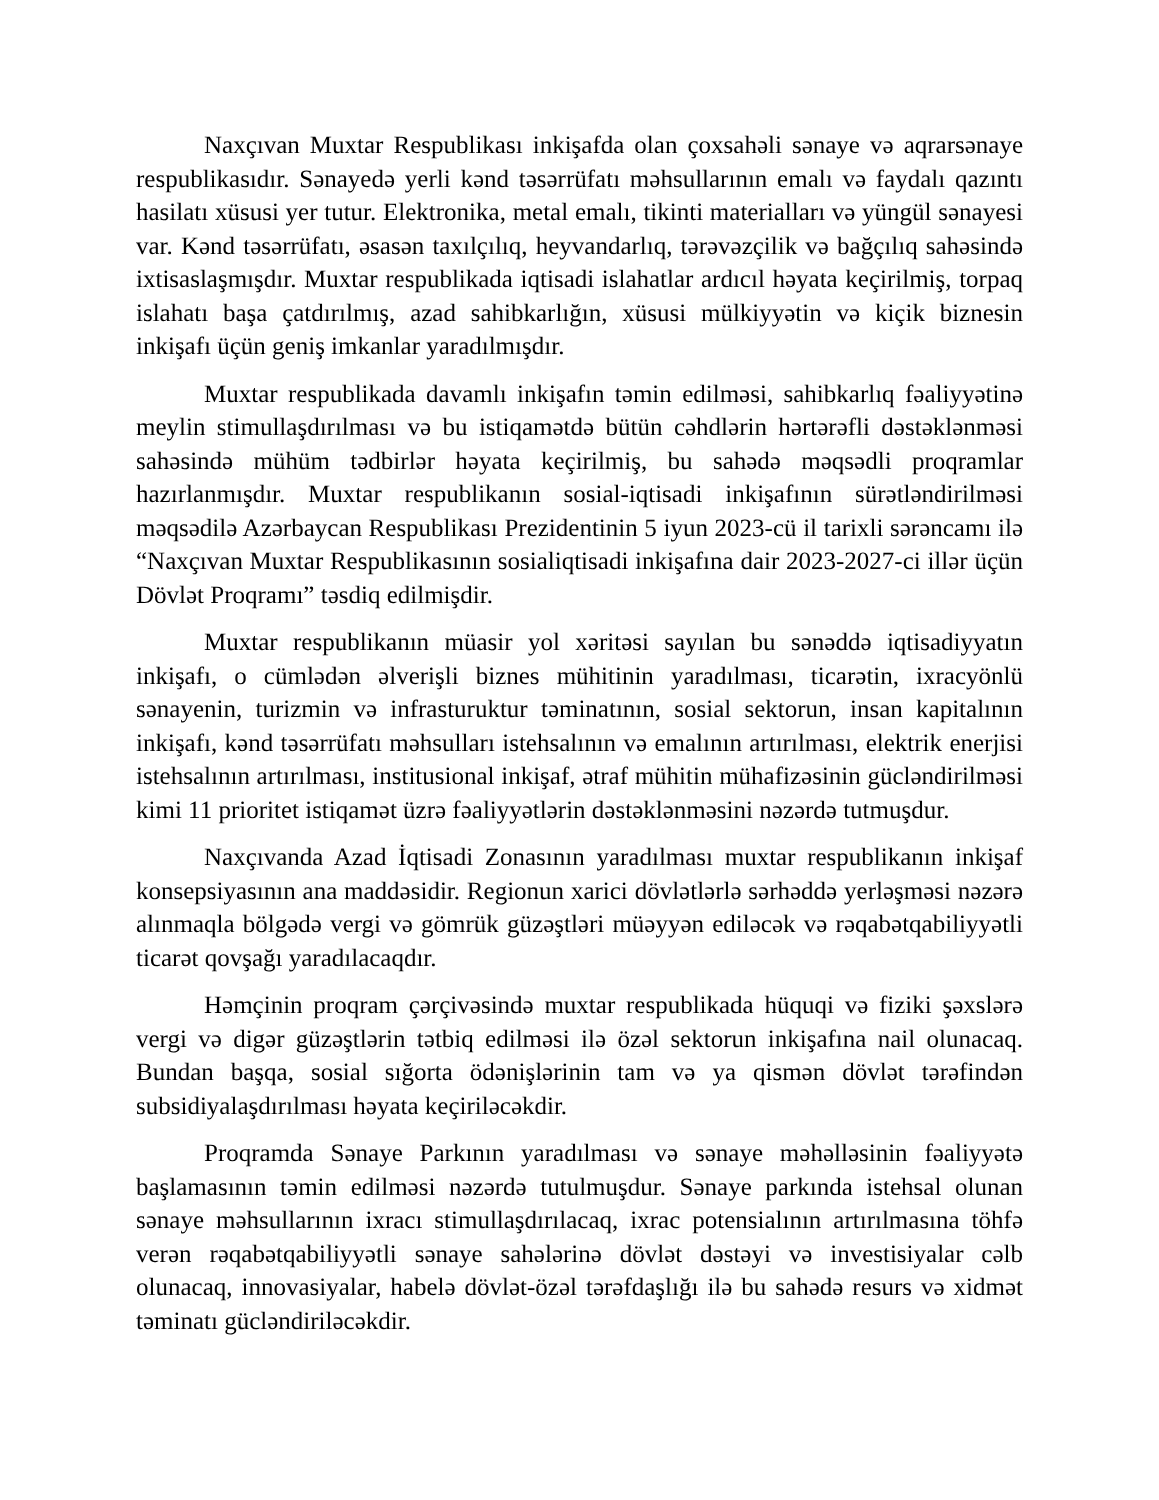Naxçıvan Muxtar Respublikası inkişafda olan çoxsahəli sənaye və aqrarsənaye respublikasıdır. Sənayedə yerli kənd təsərrüfatı məhsullarının emalı və faydalı qazıntı hasilatı xüsusi yer tutur. Elektronika, metal emalı, tikinti materialları və yüngül sənayesi var. Kənd təsərrüfatı, əsasən taxılçılıq, heyvandarlıq, tərəvəzçilik və bağçılıq sahəsində ixtisaslaşmışdır. Muxtar respublikada iqtisadi islahatlar ardıcıl həyata keçirilmiş, torpaq islahatı başa çatdırılmış, azad sahibkarlığın, xüsusi mülkiyyətin və kiçik biznesin inkişafı üçün geniş imkanlar yaradılmışdır.
Muxtar respublikada davamlı inkişafın təmin edilməsi, sahibkarlıq fəaliyyətinə meylin stimullaşdırılması və bu istiqamətdə bütün cəhdlərin hərtərəfli dəstəklənməsi sahəsində mühüm tədbirlər həyata keçirilmiş, bu sahədə məqsədli proqramlar hazırlanmışdır. Muxtar respublikanın sosial-iqtisadi inkişafının sürətləndirilməsi məqsədilə Azərbaycan Respublikası Prezidentinin 5 iyun 2023-cü il tarixli sərəncamı ilə “Naxçıvan Muxtar Respublikasının sosialiqtisadi inkişafına dair 2023-2027-ci illər üçün Dövlət Proqramı” təsdiq edilmişdir.
Muxtar respublikanın müasir yol xəritəsi sayılan bu sənəddə iqtisadiyyatın inkişafı, o cümlədən əlverişli biznes mühitinin yaradılması, ticarətin, ixracyönlü sənayenin, turizmin və infrasturuktur təminatının, sosial sektorun, insan kapitalının inkişafı, kənd təsərrüfatı məhsulları istehsalının və emalının artırılması, elektrik enerjisi istehsalının artırılması, institusional inkişaf, ətraf mühitin mühafizəsinin gücləndirilməsi kimi 11 prioritet istiqamət üzrə fəaliyyətlərin dəstəklənməsini nəzərdə tutmuşdur.
Naxçıvanda Azad İqtisadi Zonasının yaradılması muxtar respublikanın inkişaf konsepsiyasının ana maddəsidir. Regionun xarici dövlətlərlə sərhəddə yerləşməsi nəzərə alınmaqla bölgədə vergi və gömrük güzəştləri müəyyən ediləcək və rəqabətqabiliyyətli ticarət qovşağı yaradılacaqdır.
Həmçinin proqram çərçivəsində muxtar respublikada hüquqi və fiziki şəxslərə vergi və digər güzəştlərin tətbiq edilməsi ilə özəl sektorun inkişafına nail olunacaq. Bundan başqa, sosial sığorta ödənişlərinin tam və ya qismən dövlət tərəfindən subsidiyalaşdırılması həyata keçiriləcəkdir.
Proqramda Sənaye Parkının yaradılması və sənaye məhəlləsinin fəaliyyətə başlamasının təmin edilməsi nəzərdə tutulmuşdur. Sənaye parkında istehsal olunan sənaye məhsullarının ixracı stimullaşdırılacaq, ixrac potensialının artırılmasına töhfə verən rəqabətqabiliyyətli sənaye sahələrinə dövlət dəstəyi və investisiyalar cəlb olunacaq, innovasiyalar, habelə dövlət-özəl tərəfdaşlığı ilə bu sahədə resurs və xidmət təminatı gücləndiriləcəkdir.